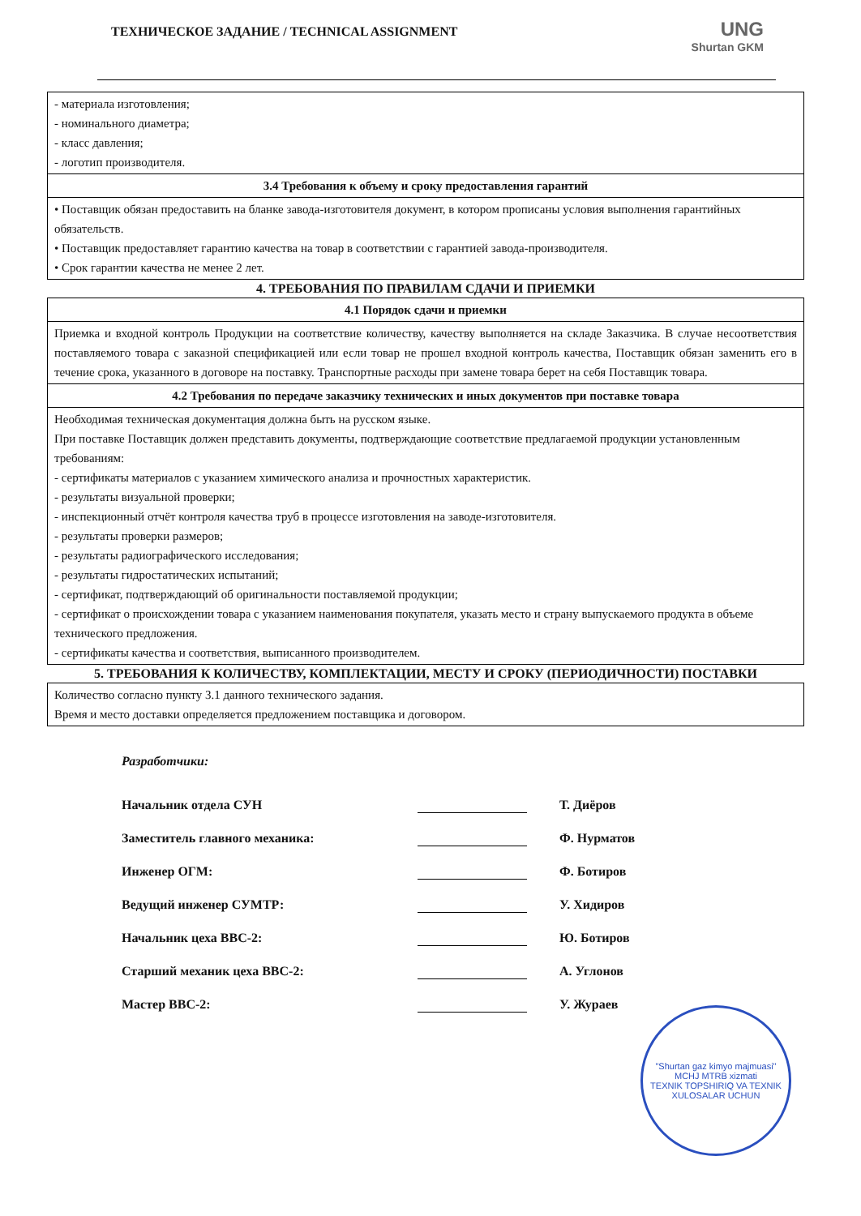ТЕХНИЧЕСКОЕ ЗАДАНИЕ / TECHNICAL ASSIGNMENT
UNG
Shurtan GKM
| - материала изготовления; - номинального диаметра; - класс давления; - логотип производителя. |
| 3.4 Требования к объему и сроку предоставления гарантий |
| • Поставщик обязан предоставить на бланке завода-изготовителя документ, в котором прописаны условия выполнения гарантийных обязательств. • Поставщик предоставляет гарантию качества на товар в соответствии с гарантией завода-производителя. • Срок гарантии качества не менее 2 лет. |
4. ТРЕБОВАНИЯ ПО ПРАВИЛАМ СДАЧИ И ПРИЕМКИ
| 4.1 Порядок сдачи и приемки |
| --- |
| Приемка и входной контроль Продукции на соответствие количеству, качеству выполняется на складе Заказчика. В случае несоответствия поставляемого товара с заказной спецификацией или если товар не прошел входной контроль качества, Поставщик обязан заменить его в течение срока, указанного в договоре на поставку. Транспортные расходы при замене товара берет на себя Поставщик товара. |
| 4.2 Требования по передаче заказчику технических и иных документов при поставке товара |
| Необходимая техническая документация должна быть на русском языке. При поставке Поставщик должен представить документы, подтверждающие соответствие предлагаемой продукции установленным требованиям: - сертификаты материалов с указанием химического анализа и прочностных характеристик. - результаты визуальной проверки; - инспекционный отчёт контроля качества труб в процессе изготовления на заводе-изготовителя. - результаты проверки размеров; - результаты радиографического исследования; - результаты гидростатических испытаний; - сертификат, подтверждающий об оригинальности поставляемой продукции; - сертификат о происхождении товара с указанием наименования покупателя, указать место и страну выпускаемого продукта в объеме технического предложения. - сертификаты качества и соответствия, выписанного производителем. |
5. ТРЕБОВАНИЯ К КОЛИЧЕСТВУ, КОМПЛЕКТАЦИИ, МЕСТУ И СРОКУ (ПЕРИОДИЧНОСТИ) ПОСТАВКИ
| Количество согласно пункту 3.1 данного технического задания. Время и место доставки определяется предложением поставщика и договором. |
Разработчики:
Начальник отдела СУН Т. Диёров
Заместитель главного механика: Ф. Нурматов
Инженер ОГМ: Ф. Ботиров
Ведущий инженер СУМТР: У. Хидиров
Начальник цеха ВВС-2: Ю. Ботиров
Старший механик цеха ВВС-2: А. Углонов
Мастер ВВС-2: У. Жураев
"Shurtan gaz kimyo majmuasi" MCHJ MTRB xizmati
TEXNIK TOPSHIRIQ VA TEXNIK XULOSALAR UCHUN